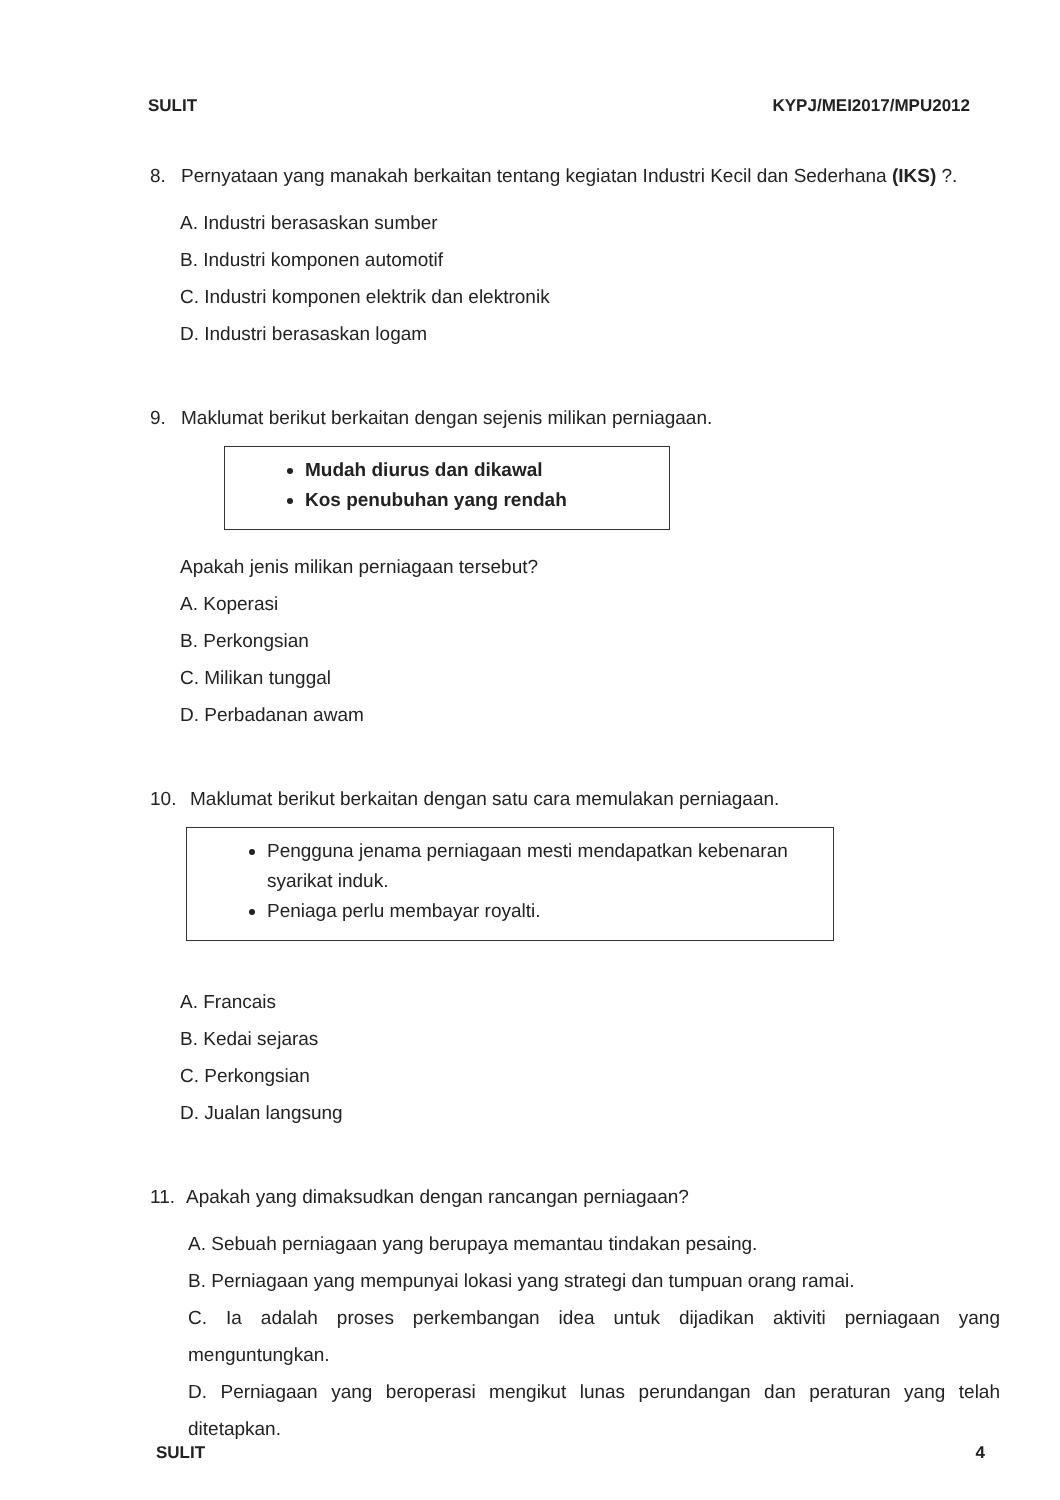SULIT KYPJ/MEI2017/MPU2012
8. Pernyataan yang manakah berkaitan tentang kegiatan Industri Kecil dan Sederhana (IKS) ?.
A. Industri berasaskan sumber
B. Industri komponen automotif
C. Industri komponen elektrik dan elektronik
D. Industri berasaskan logam
9. Maklumat berikut berkaitan dengan sejenis milikan perniagaan.
Mudah diurus dan dikawal
Kos penubuhan yang rendah
Apakah jenis milikan perniagaan tersebut?
A. Koperasi
B. Perkongsian
C. Milikan tunggal
D. Perbadanan awam
10. Maklumat berikut berkaitan dengan satu cara memulakan perniagaan.
Pengguna jenama perniagaan mesti mendapatkan kebenaran syarikat induk.
Peniaga perlu membayar royalti.
A. Francais
B. Kedai sejaras
C. Perkongsian
D. Jualan langsung
11. Apakah yang dimaksudkan dengan rancangan perniagaan?
A. Sebuah perniagaan yang berupaya memantau tindakan pesaing.
B. Perniagaan yang mempunyai lokasi yang strategi dan tumpuan orang ramai.
C. Ia adalah proses perkembangan idea untuk dijadikan aktiviti perniagaan yang menguntungkan.
D. Perniagaan yang beroperasi mengikut lunas perundangan dan peraturan yang telah ditetapkan.
SULIT 4